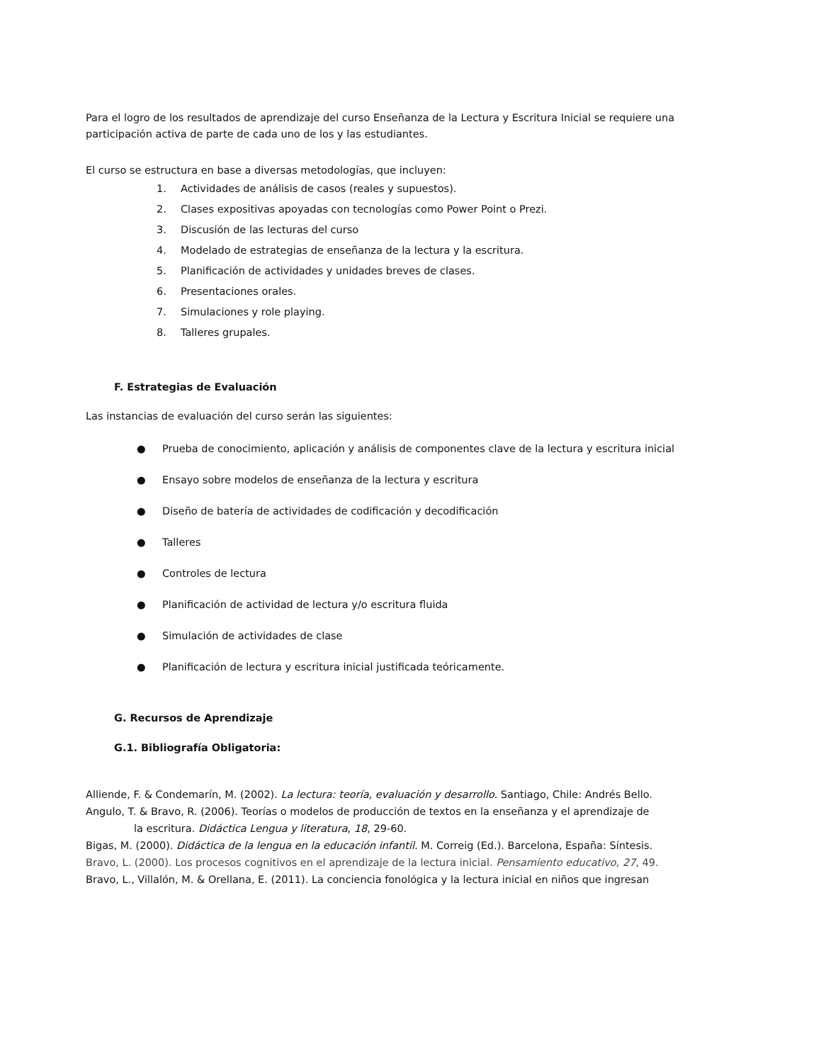Para el logro de los resultados de aprendizaje del curso Enseñanza de la Lectura y Escritura Inicial se requiere una participación activa de parte de cada uno de los y las estudiantes.
El curso se estructura en base a diversas metodologías, que incluyen:
1. Actividades de análisis de casos (reales y supuestos).
2. Clases expositivas apoyadas con tecnologías como Power Point o Prezi.
3. Discusión de las lecturas del curso
4. Modelado de estrategias de enseñanza de la lectura y la escritura.
5. Planificación de actividades y unidades breves de clases.
6. Presentaciones orales.
7. Simulaciones y role playing.
8. Talleres grupales.
F. Estrategias de Evaluación
Las instancias de evaluación del curso serán las siguientes:
● Prueba de conocimiento, aplicación y análisis de componentes clave de la lectura y escritura inicial
● Ensayo sobre modelos de enseñanza de la lectura y escritura
● Diseño de batería de actividades de codificación y decodificación
● Talleres
● Controles de lectura
● Planificación de actividad de lectura y/o escritura fluida
● Simulación de actividades de clase
● Planificación de lectura y escritura inicial justificada teóricamente.
G. Recursos de Aprendizaje
G.1. Bibliografía Obligatoria:
Alliende, F. & Condemarín, M. (2002). La lectura: teoría, evaluación y desarrollo. Santiago, Chile: Andrés Bello.
Angulo, T. & Bravo, R. (2006). Teorías o modelos de producción de textos en la enseñanza y el aprendizaje de
la escritura. Didáctica Lengua y literatura, 18, 29-60.
Bigas, M. (2000). Didáctica de la lengua en la educación infantil. M. Correig (Ed.). Barcelona, España: Síntesis.
Bravo, L. (2000). Los procesos cognitivos en el aprendizaje de la lectura inicial. Pensamiento educativo, 27, 49.
Bravo, L., Villalón, M. & Orellana, E. (2011). La conciencia fonológica y la lectura inicial en niños que ingresan